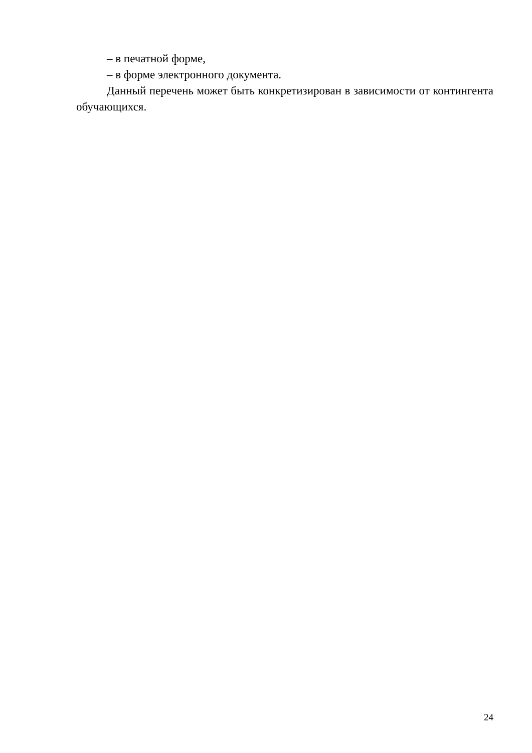– в печатной форме,
– в форме электронного документа.
Данный перечень может быть конкретизирован в зависимости от контингента обучающихся.
24